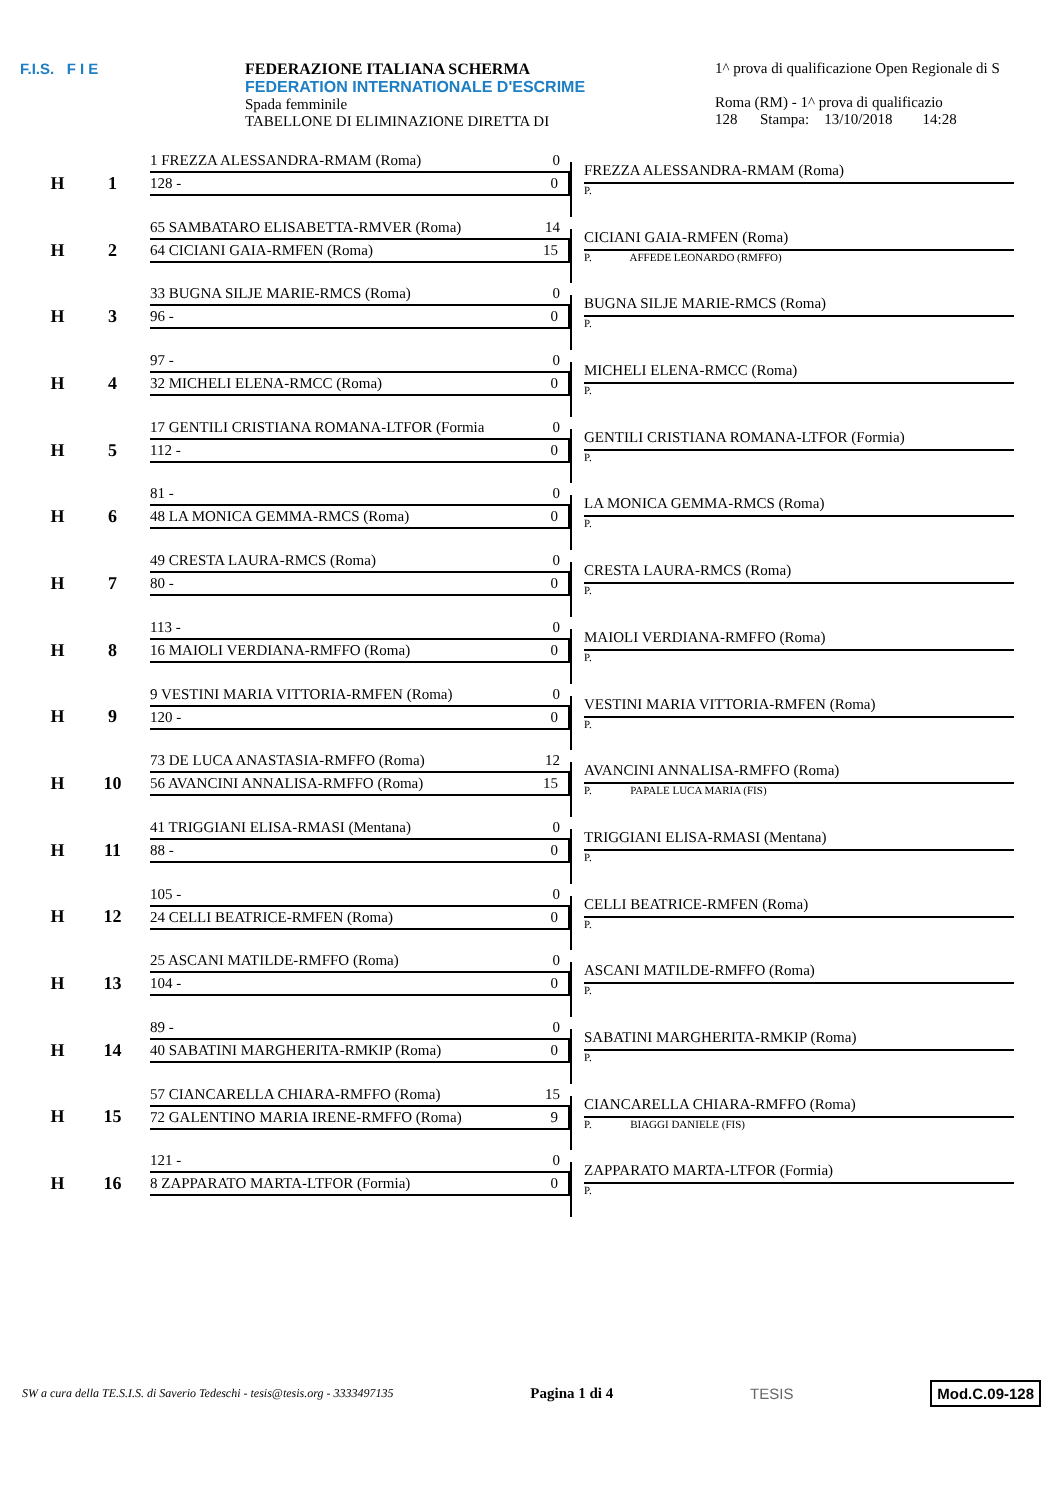F.I.S. F I E FEDERAZIONE ITALIANA SCHERMA
FEDERATION INTERNATIONALE D'ESCRIME
Spada femminile
TABELLONE DI ELIMINAZIONE DIRETTA DI
1^ prova di qualificazione Open Regionale di S
Roma (RM) - 1^ prova di qualificazio
128 Stampa: 13/10/2018 14:28
H 1
1 FREZZA ALESSANDRA-RMAM (Roma) 0
128 - 0
FREZZA ALESSANDRA-RMAM (Roma)
P.
H 2
65 SAMBATARO ELISABETTA-RMVER (Roma) 14
64 CICIANI GAIA-RMFEN (Roma) 15
CICIANI GAIA-RMFEN (Roma)
P. AFFEDE LEONARDO (RMFFO)
H 3
33 BUGNA SILJE MARIE-RMCS (Roma) 0
96 - 0
BUGNA SILJE MARIE-RMCS (Roma)
P.
H 4
97 - 0
32 MICHELI ELENA-RMCC (Roma) 0
MICHELI ELENA-RMCC (Roma)
P.
H 5
17 GENTILI CRISTIANA ROMANA-LTFOR (Formia 0
112 - 0
GENTILI CRISTIANA ROMANA-LTFOR (Formia)
P.
H 6
81 - 0
48 LA MONICA GEMMA-RMCS (Roma) 0
LA MONICA GEMMA-RMCS (Roma)
P.
H 7
49 CRESTA LAURA-RMCS (Roma) 0
80 - 0
CRESTA LAURA-RMCS (Roma)
P.
H 8
113 - 0
16 MAIOLI VERDIANA-RMFFO (Roma) 0
MAIOLI VERDIANA-RMFFO (Roma)
P.
H 9
9 VESTINI MARIA VITTORIA-RMFEN (Roma) 0
120 - 0
VESTINI MARIA VITTORIA-RMFEN (Roma)
P.
H 10
73 DE LUCA ANASTASIA-RMFFO (Roma) 12
56 AVANCINI ANNALISA-RMFFO (Roma) 15
AVANCINI ANNALISA-RMFFO (Roma)
P. PAPALE LUCA MARIA (FIS)
H 11
41 TRIGGIANI ELISA-RMASI (Mentana) 0
88 - 0
TRIGGIANI ELISA-RMASI (Mentana)
P.
H 12
105 - 0
24 CELLI BEATRICE-RMFEN (Roma) 0
CELLI BEATRICE-RMFEN (Roma)
P.
H 13
25 ASCANI MATILDE-RMFFO (Roma) 0
104 - 0
ASCANI MATILDE-RMFFO (Roma)
P.
H 14
89 - 0
40 SABATINI MARGHERITA-RMKIP (Roma) 0
SABATINI MARGHERITA-RMKIP (Roma)
P.
H 15
57 CIANCARELLA CHIARA-RMFFO (Roma) 15
72 GALENTINO MARIA IRENE-RMFFO (Roma) 9
CIANCARELLA CHIARA-RMFFO (Roma)
P. BIAGGI DANIELE (FIS)
H 16
121 - 0
8 ZAPPARATO MARTA-LTFOR (Formia) 0
ZAPPARATO MARTA-LTFOR (Formia)
P.
SW a cura della TE.S.I.S. di Saverio Tedeschi - tesis@tesis.org - 3333497135 Pagina 1 di 4 TESIS Mod.C.09-128